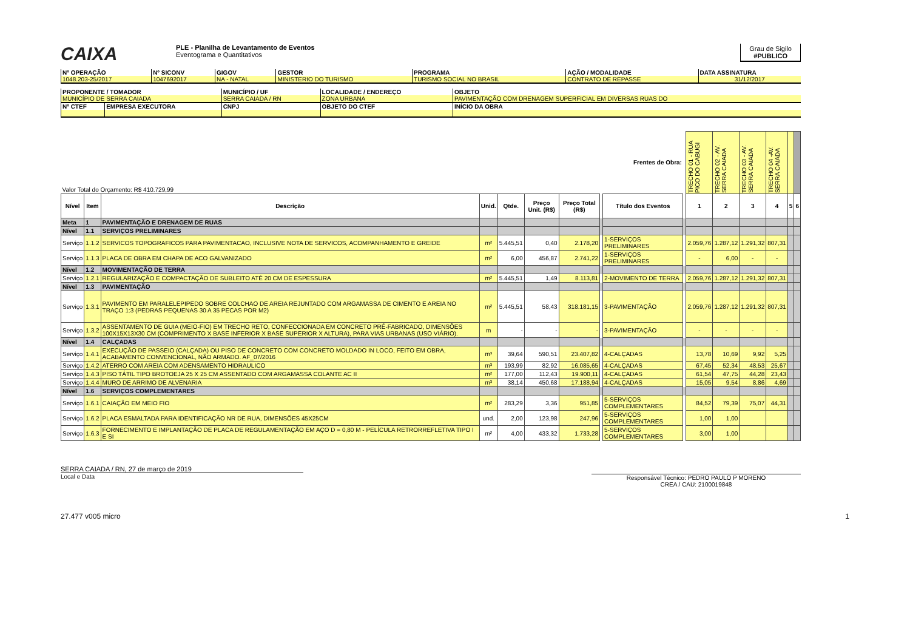CAIXA
PLE - Planilha de Levantamento de Eventos
Eventograma e Quantitativos
Grau de Sigilo
#PUBLICO
| Nº OPERAÇÃO | Nº SICONV | GIGOV | GESTOR | PROGRAMA | AÇÃO / MODALIDADE | DATA ASSINATURA |
| 1048.203-25/2017 | 1047692017 | NA - NATAL | MINISTERIO DO TURISMO | TURISMO SOCIAL NO BRASIL | CONTRATO DE REPASSE | 31/12/2017 |
| PROPONENTE / TOMADOR | | MUNICÍPIO / UF | LOCALIDADE / ENDEREÇO | OBJETO | |
| MUNICÍPIO DE SERRA CAIADA | | SERRA CAIADA / RN | ZONA URBANA | PAVIMENTAÇÃO COM DRENAGEM SUPERFICIAL EM DIVERSAS RUAS DO | |
| Nº CTEF | EMPRESA EXECUTORA | CNPJ | OBJETO DO CTEF | | INÍCIO DA OBRA |
| Valor Total do Orçamento: R$ 410.729,99 | | | | | | | | Frentes de Obra: | | TRECHO 01 - RUA PICO DO CABUGI | TRECHO 02 - AV. SERRA CAIADA | TRECHO 03 - AV. SERRA CAIADA | TRECHO 04 -AV. SERRA CAIADA | | |
| Nível | Item | Descrição | Unid. | Qtde. | Preço Unit. (R$) | Preço Total (R$) | | Título dos Eventos | | 1 | 2 | 3 | 4 | 5 | 6 |
| Meta | 1 | PAVIMENTAÇÃO E DRENAGEM DE RUAS | | | | | | | | | | | | | |
| Nível | 1.1 | SERVIÇOS PRELIMINARES | | | | | | | | | | | | | |
| Serviço | 1.1.2 | SERVICOS TOPOGRAFICOS PARA PAVIMENTACAO, INCLUSIVE NOTA DE SERVICOS, ACOMPANHAMENTO E GREIDE | m² | 5.445,51 | 0,40 | 2.178,20 | | 1-SERVIÇOS PRELIMINARES | | 2.059,76 | 1.287,12 | 1.291,32 | 807,31 | | |
| Serviço | 1.1.3 | PLACA DE OBRA EM CHAPA DE ACO GALVANIZADO | m² | 6,00 | 456,87 | 2.741,22 | | 1-SERVIÇOS PRELIMINARES | | - | 6,00 | - | - | | |
| Nível | 1.2 | MOVIMENTAÇÃO DE TERRA | | | | | | | | | | | | | |
| Serviço | 1.2.1 | REGULARIZAÇÃO E COMPACTAÇÃO DE SUBLEITO ATÉ 20 CM DE ESPESSURA | m² | 5.445,51 | 1,49 | 8.113,81 | | 2-MOVIMENTO DE TERRA | | 2.059,76 | 1.287,12 | 1.291,32 | 807,31 | | |
| Nível | 1.3 | PAVIMENTAÇÃO | | | | | | | | | | | | | |
| Serviço | 1.3.1 | PAVIMENTO EM PARALELEPIPEDO SOBRE COLCHAO DE AREIA REJUNTADO COM ARGAMASSA DE CIMENTO E AREIA NO TRAÇO 1:3 (PEDRAS PEQUENAS 30 A 35 PECAS POR M2) | m² | 5.445,51 | 58,43 | 318.181,15 | | 3-PAVIMENTAÇÃO | | 2.059,76 | 1.287,12 | 1.291,32 | 807,31 | | |
| Serviço | 1.3.2 | ASSENTAMENTO DE GUIA (MEIO-FIO) EM TRECHO RETO, CONFECCIONADA EM CONCRETO PRÉ-FABRICADO, DIMENSÕES 100X15X13X30 CM (COMPRIMENTO X BASE INFERIOR X BASE SUPERIOR X ALTURA), PARA VIAS URBANAS (USO VIÁRIO). | m | - | - | - | | 3-PAVIMENTAÇÃO | | - | - | - | - | | |
| Nível | 1.4 | CALÇADAS | | | | | | | | | | | | | |
| Serviço | 1.4.1 | EXECUÇÃO DE PASSEIO (CALÇADA) OU PISO DE CONCRETO COM CONCRETO MOLDADO IN LOCO, FEITO EM OBRA, ACABAMENTO CONVENCIONAL, NÃO ARMADO. AF_07/2016 | m³ | 39,64 | 590,51 | 23.407,82 | | 4-CALÇADAS | | 13,78 | 10,69 | 9,92 | 5,25 | | |
| Serviço | 1.4.2 | ATERRO COM AREIA COM ADENSAMENTO HIDRAULICO | m³ | 193,99 | 82,92 | 16.085,65 | | 4-CALÇADAS | | 67,45 | 52,34 | 48,53 | 25,67 | | |
| Serviço | 1.4.3 | PISO TÁTIL TIPO BROTOEJA 25 X 25 CM ASSENTADO COM ARGAMASSA COLANTE AC II | m² | 177,00 | 112,43 | 19.900,11 | | 4-CALÇADAS | | 61,54 | 47,75 | 44,28 | 23,43 | | |
| Serviço | 1.4.4 | MURO DE ARRIMO DE ALVENARIA | m³ | 38,14 | 450,68 | 17.188,94 | | 4-CALÇADAS | | 15,05 | 9,54 | 8,86 | 4,69 | | |
| Nível | 1.6 | SERVIÇOS COMPLEMENTARES | | | | | | | | | | | | | |
| Serviço | 1.6.1 | CAIAÇÃO EM MEIO FIO | m² | 283,29 | 3,36 | 951,85 | | 5-SERVIÇOS COMPLEMENTARES | | 84,52 | 79,39 | 75,07 | 44,31 | | |
| Serviço | 1.6.2 | PLACA ESMALTADA PARA IDENTIFICAÇÃO NR DE RUA, DIMENSÕES 45X25CM | und. | 2,00 | 123,98 | 247,96 | | 5-SERVIÇOS COMPLEMENTARES | | 1,00 | 1,00 | | | | |
| Serviço | 1.6.3 | FORNECIMENTO E IMPLANTAÇÃO DE PLACA DE REGULAMENTAÇÃO EM AÇO D = 0,80 M - PELÍCULA RETRORREFLETIVA TIPO I E SI | m² | 4,00 | 433,32 | 1.733,28 | | 5-SERVIÇOS COMPLEMENTARES | | 3,00 | 1,00 | | | | |
SERRA CAIADA / RN, 27 de março de 2019
Local e Data
Responsável Técnico: PEDRO PAULO P MORENO
CREA / CAU: 2100019848
27.477 v005 micro 1